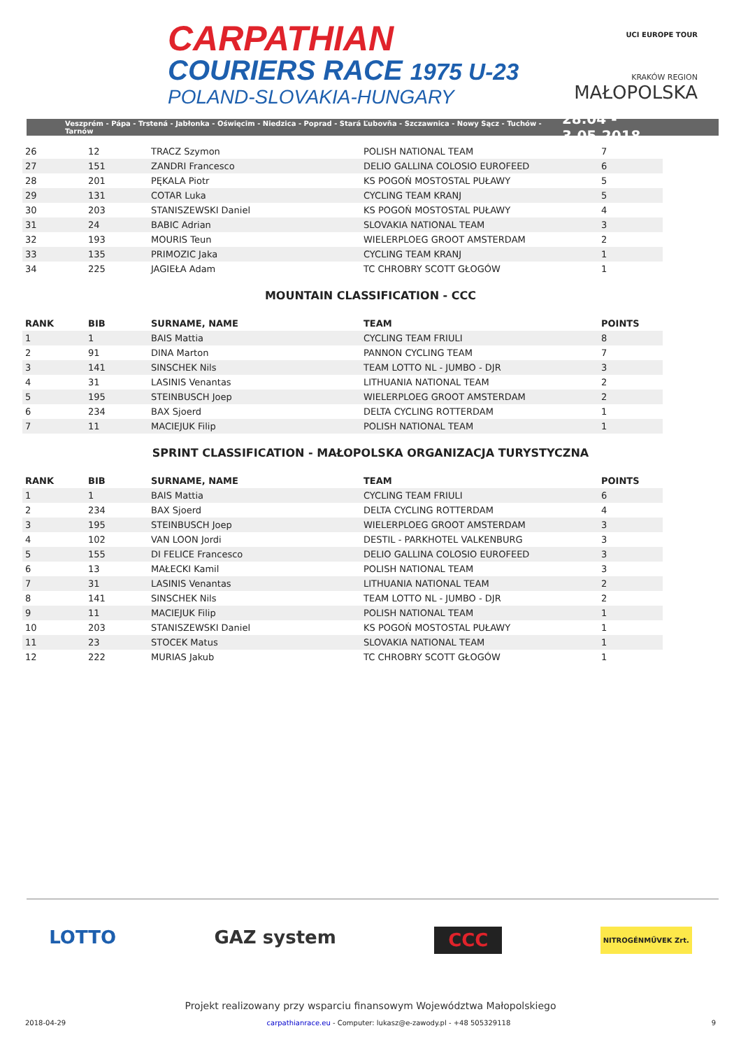CARPATHIAN
COURIERS RACE 1975 U-23
POLAND-SLOVAKIA-HUNGARY
UCI EUROPE TOUR
KRAKÓW REGION
MAŁOPOLSKA
Veszprém - Pápa - Trstená - Jabłonka - Oświęcim - Niedzica - Poprad - Stará Ľubovňa - Szczawnica - Nowy Sącz - Tuchów - Tarnów 28.04 - 3.05.2018
| 26 | 12 | TRACZ Szymon | POLISH NATIONAL TEAM | 7 |
| 27 | 151 | ZANDRI Francesco | DELIO GALLINA COLOSIO EUROFEED | 6 |
| 28 | 201 | PĘKALA Piotr | KS POGOŃ MOSTOSTAL PUŁAWY | 5 |
| 29 | 131 | COTAR Luka | CYCLING TEAM KRANJ | 5 |
| 30 | 203 | STANISZEWSKI Daniel | KS POGOŃ MOSTOSTAL PUŁAWY | 4 |
| 31 | 24 | BABIC Adrian | SLOVAKIA NATIONAL TEAM | 3 |
| 32 | 193 | MOURIS Teun | WIELERPLOEG GROOT AMSTERDAM | 2 |
| 33 | 135 | PRIMOZIC Jaka | CYCLING TEAM KRANJ | 1 |
| 34 | 225 | JAGIEŁA Adam | TC CHROBRY SCOTT GŁOGÓW | 1 |
MOUNTAIN CLASSIFICATION - CCC
| RANK | BIB | SURNAME, NAME | TEAM | POINTS |
| --- | --- | --- | --- | --- |
| 1 | 1 | BAIS Mattia | CYCLING TEAM FRIULI | 8 |
| 2 | 91 | DINA Marton | PANNON CYCLING TEAM | 7 |
| 3 | 141 | SINSCHEK Nils | TEAM LOTTO NL - JUMBO - DJR | 3 |
| 4 | 31 | LASINIS Venantas | LITHUANIA NATIONAL TEAM | 2 |
| 5 | 195 | STEINBUSCH Joep | WIELERPLOEG GROOT AMSTERDAM | 2 |
| 6 | 234 | BAX Sjoerd | DELTA CYCLING ROTTERDAM | 1 |
| 7 | 11 | MACIEJUK Filip | POLISH NATIONAL TEAM | 1 |
SPRINT CLASSIFICATION - MAŁOPOLSKA ORGANIZACJA TURYSTYCZNA
| RANK | BIB | SURNAME, NAME | TEAM | POINTS |
| --- | --- | --- | --- | --- |
| 1 | 1 | BAIS Mattia | CYCLING TEAM FRIULI | 6 |
| 2 | 234 | BAX Sjoerd | DELTA CYCLING ROTTERDAM | 4 |
| 3 | 195 | STEINBUSCH Joep | WIELERPLOEG GROOT AMSTERDAM | 3 |
| 4 | 102 | VAN LOON Jordi | DESTIL - PARKHOTEL VALKENBURG | 3 |
| 5 | 155 | DI FELICE Francesco | DELIO GALLINA COLOSIO EUROFEED | 3 |
| 6 | 13 | MAŁECKI Kamil | POLISH NATIONAL TEAM | 3 |
| 7 | 31 | LASINIS Venantas | LITHUANIA NATIONAL TEAM | 2 |
| 8 | 141 | SINSCHEK Nils | TEAM LOTTO NL - JUMBO - DJR | 2 |
| 9 | 11 | MACIEJUK Filip | POLISH NATIONAL TEAM | 1 |
| 10 | 203 | STANISZEWSKI Daniel | KS POGOŃ MOSTOSTAL PUŁAWY | 1 |
| 11 | 23 | STOCEK Matus | SLOVAKIA NATIONAL TEAM | 1 |
| 12 | 222 | MURIAS Jakub | TC CHROBRY SCOTT GŁOGÓW | 1 |
LOTTO GAZ system CCC NITROGÉNMŰVEK Zrt.
Projekt realizowany przy wsparciu finansowym Województwa Małopolskiego
2018-04-29 carpathianrace.eu - Computer: lukasz@e-zawody.pl - +48 505329118 9